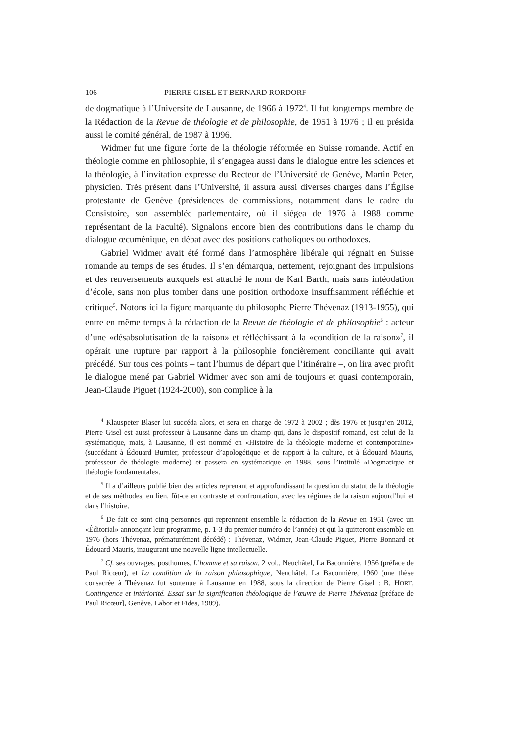106 PIERRE GISEL ET BERNARD RORDORF
de dogmatique à l’Université de Lausanne, de 1966 à 1972<sup>4</sup>. Il fut longtemps membre de la Rédaction de la Revue de théologie et de philosophie, de 1951 à 1976 ; il en présida aussi le comité général, de 1987 à 1996.
Widmer fut une figure forte de la théologie réformée en Suisse romande. Actif en théologie comme en philosophie, il s’engagea aussi dans le dialogue entre les sciences et la théologie, à l’invitation expresse du Recteur de l’Université de Genève, Martin Peter, physicien. Très présent dans l’Université, il assura aussi diverses charges dans l’Église protestante de Genève (présidences de commissions, notamment dans le cadre du Consistoire, son assemblée parlementaire, où il siégea de 1976 à 1988 comme représentant de la Faculté). Signalons encore bien des contributions dans le champ du dialogue œcuménique, en débat avec des positions catholiques ou orthodoxes.
Gabriel Widmer avait été formé dans l’atmosphère libérale qui régnait en Suisse romande au temps de ses études. Il s’en démarqua, nettement, rejoignant des impulsions et des renversements auxquels est attaché le nom de Karl Barth, mais sans inféodation d’école, sans non plus tomber dans une position orthodoxe insuffisamment réfléchie et critique<sup>5</sup>. Notons ici la figure marquante du philosophe Pierre Thévenaz (1913-1955), qui entre en même temps à la rédaction de la Revue de théologie et de philosophie<sup>6</sup> : acteur d’une «désabsolutisation de la raison» et réfléchissant à la «condition de la raison»<sup>7</sup>, il opérait une rupture par rapport à la philosophie foncièrement conciliante qui avait précédé. Sur tous ces points – tant l’humus de départ que l’itinéraire –, on lira avec profit le dialogue mené par Gabriel Widmer avec son ami de toujours et quasi contemporain, Jean-Claude Piguet (1924-2000), son complice à la
<sup>4</sup> Klauspeter Blaser lui succéda alors, et sera en charge de 1972 à 2002 ; dès 1976 et jusqu’en 2012, Pierre Gisel est aussi professeur à Lausanne dans un champ qui, dans le dispositif romand, est celui de la systématique, mais, à Lausanne, il est nommé en «Histoire de la théologie moderne et contemporaine» (succédant à Édouard Burnier, professeur d’apologétique et de rapport à la culture, et à Édouard Mauris, professeur de théologie moderne) et passera en systématique en 1988, sous l’intitulé «Dogmatique et théologie fondamentale».
<sup>5</sup> Il a d’ailleurs publié bien des articles reprenant et approfondissant la question du statut de la théologie et de ses méthodes, en lien, fût-ce en contraste et confrontation, avec les régimes de la raison aujourd’hui et dans l’histoire.
<sup>6</sup> De fait ce sont cinq personnes qui reprennent ensemble la rédaction de la Revue en 1951 (avec un «Éditorial» annonçant leur programme, p. 1-3 du premier numéro de l’année) et qui la quitteront ensemble en 1976 (hors Thévenaz, prématurément décédé) : Thévenaz, Widmer, Jean-Claude Piguet, Pierre Bonnard et Édouard Mauris, inaugurant une nouvelle ligne intellectuelle.
<sup>7</sup> Cf. ses ouvrages, posthumes, L’homme et sa raison, 2 vol., Neuchâtel, La Baconnière, 1956 (préface de Paul Ricœur), et La condition de la raison philosophique, Neuchâtel, La Baconnière, 1960 (une thèse consacrée à Thévenaz fut soutenue à Lausanne en 1988, sous la direction de Pierre Gisel : B. HORT, Contingence et intériorité. Essai sur la signification théologique de l’œuvre de Pierre Thévenaz [préface de Paul Ricœur], Genève, Labor et Fides, 1989).